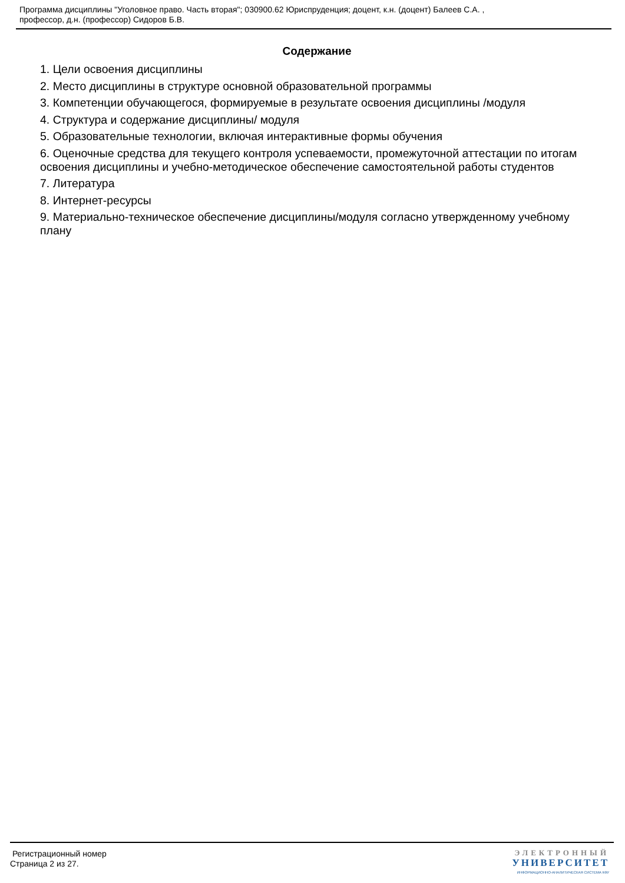Программа дисциплины "Уголовное право. Часть вторая"; 030900.62 Юриспруденция; доцент, к.н. (доцент) Балеев С.А. ,
профессор, д.н. (профессор) Сидоров Б.В.
Содержание
1. Цели освоения дисциплины
2. Место дисциплины в структуре основной образовательной программы
3. Компетенции обучающегося, формируемые в результате освоения дисциплины /модуля
4. Структура и содержание дисциплины/ модуля
5. Образовательные технологии, включая интерактивные формы обучения
6. Оценочные средства для текущего контроля успеваемости, промежуточной аттестации по итогам освоения дисциплины и учебно-методическое обеспечение самостоятельной работы студентов
7. Литература
8. Интернет-ресурсы
9. Материально-техническое обеспечение дисциплины/модуля согласно утвержденному учебному плану
Регистрационный номер
Страница 2 из 27.
ЭЛЕКТРОННЫЙ
УНИВЕРСИТЕТ
ИНФОРМАЦИОННО-АНАЛИТИЧЕСКАЯ СИСТЕМА КФУ